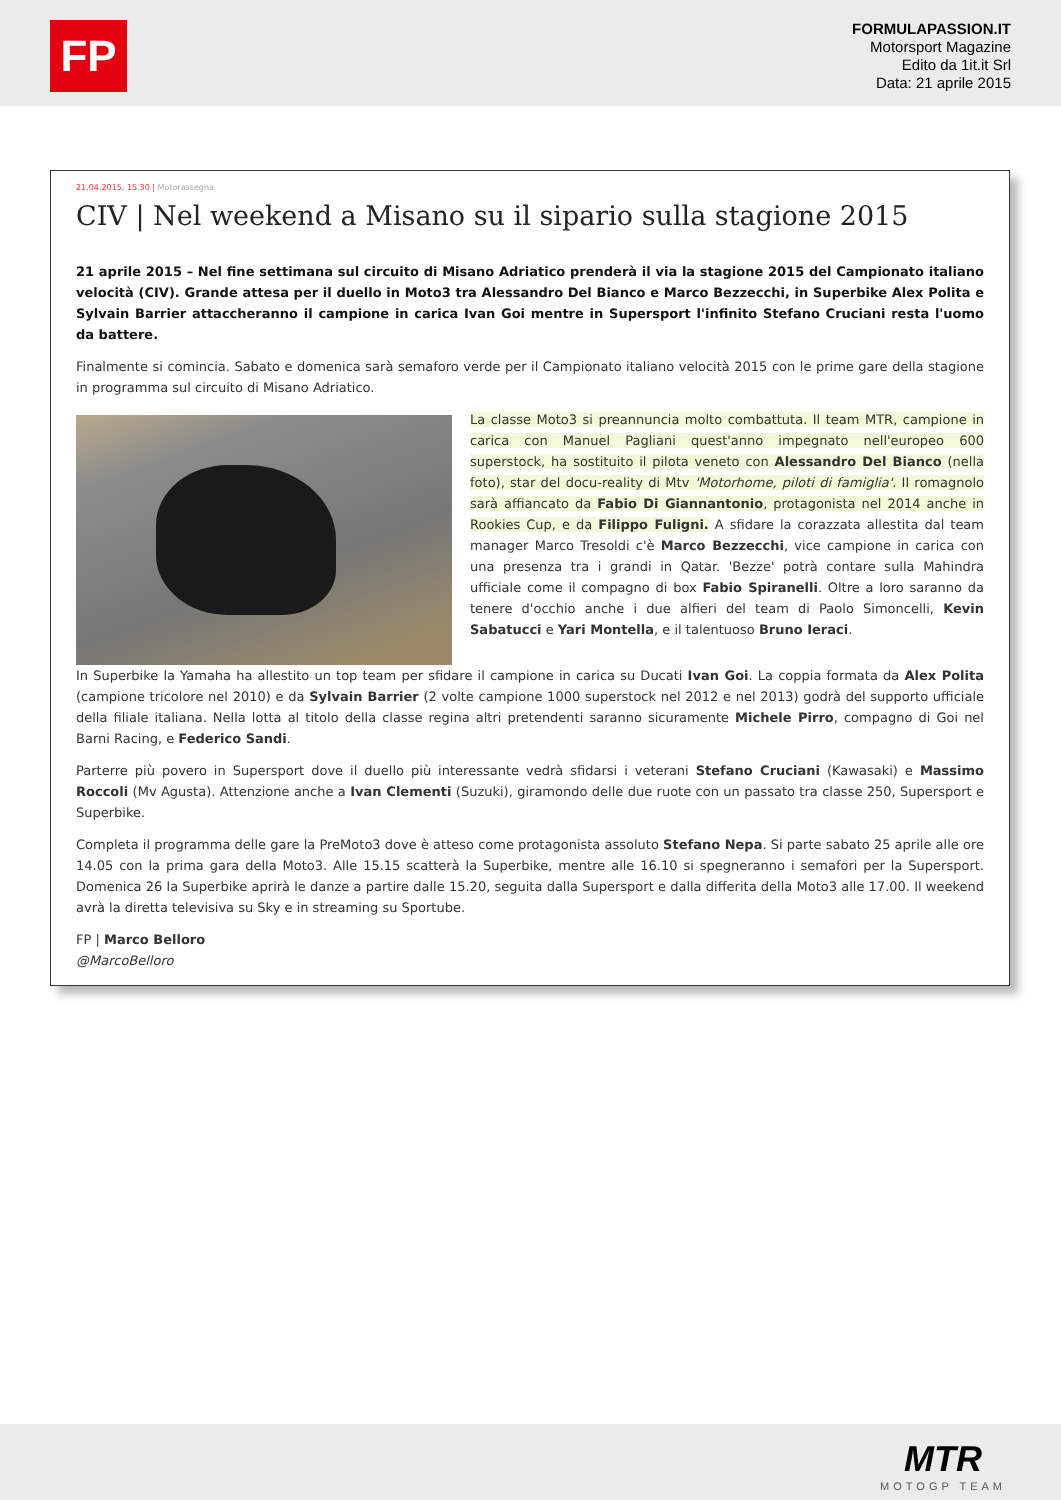FP
FORMULAPASSION.IT
Motorsport Magazine
Edito da 1it.it Srl
Data: 21 aprile 2015
21.04.2015, 15.30 | Motorassegna
CIV | Nel weekend a Misano su il sipario sulla stagione 2015
21 aprile 2015 – Nel fine settimana sul circuito di Misano Adriatico prenderà il via la stagione 2015 del Campionato italiano velocità (CIV). Grande attesa per il duello in Moto3 tra Alessandro Del Bianco e Marco Bezzecchi, in Superbike Alex Polita e Sylvain Barrier attaccheranno il campione in carica Ivan Goi mentre in Supersport l'infinito Stefano Cruciani resta l'uomo da battere.
Finalmente si comincia. Sabato e domenica sarà semaforo verde per il Campionato italiano velocità 2015 con le prime gare della stagione in programma sul circuito di Misano Adriatico.
La classe Moto3 si preannuncia molto combattuta. Il team MTR, campione in carica con Manuel Pagliani quest'anno impegnato nell'europeo 600 superstock, ha sostituito il pilota veneto con Alessandro Del Bianco (nella foto), star del docu-reality di Mtv 'Motorhome, piloti di famiglia'. Il romagnolo sarà affiancato da Fabio Di Giannantonio, protagonista nel 2014 anche in Rookies Cup, e da Filippo Fuligni. A sfidare la corazzata allestita dal team manager Marco Tresoldi c'è Marco Bezzecchi, vice campione in carica con una presenza tra i grandi in Qatar. 'Bezze' potrà contare sulla Mahindra ufficiale come il compagno di box Fabio Spiranelli. Oltre a loro saranno da tenere d'occhio anche i due alfieri del team di Paolo Simoncelli, Kevin Sabatucci e Yari Montella, e il talentuoso Bruno Ieraci.
In Superbike la Yamaha ha allestito un top team per sfidare il campione in carica su Ducati Ivan Goi. La coppia formata da Alex Polita (campione tricolore nel 2010) e da Sylvain Barrier (2 volte campione 1000 superstock nel 2012 e nel 2013) godrà del supporto ufficiale della filiale italiana. Nella lotta al titolo della classe regina altri pretendenti saranno sicuramente Michele Pirro, compagno di Goi nel Barni Racing, e Federico Sandi.
Parterre più povero in Supersport dove il duello più interessante vedrà sfidarsi i veterani Stefano Cruciani (Kawasaki) e Massimo Roccoli (Mv Agusta). Attenzione anche a Ivan Clementi (Suzuki), giramondo delle due ruote con un passato tra classe 250, Supersport e Superbike.
Completa il programma delle gare la PreMoto3 dove è atteso come protagonista assoluto Stefano Nepa. Si parte sabato 25 aprile alle ore 14.05 con la prima gara della Moto3. Alle 15.15 scatterà la Superbike, mentre alle 16.10 si spegneranno i semafori per la Supersport. Domenica 26 la Superbike aprirà le danze a partire dalle 15.20, seguita dalla Supersport e dalla differita della Moto3 alle 17.00. Il weekend avrà la diretta televisiva su Sky e in streaming su Sportube.
FP | Marco Belloro
@MarcoBelloro
MTR
MOTOGP TEAM